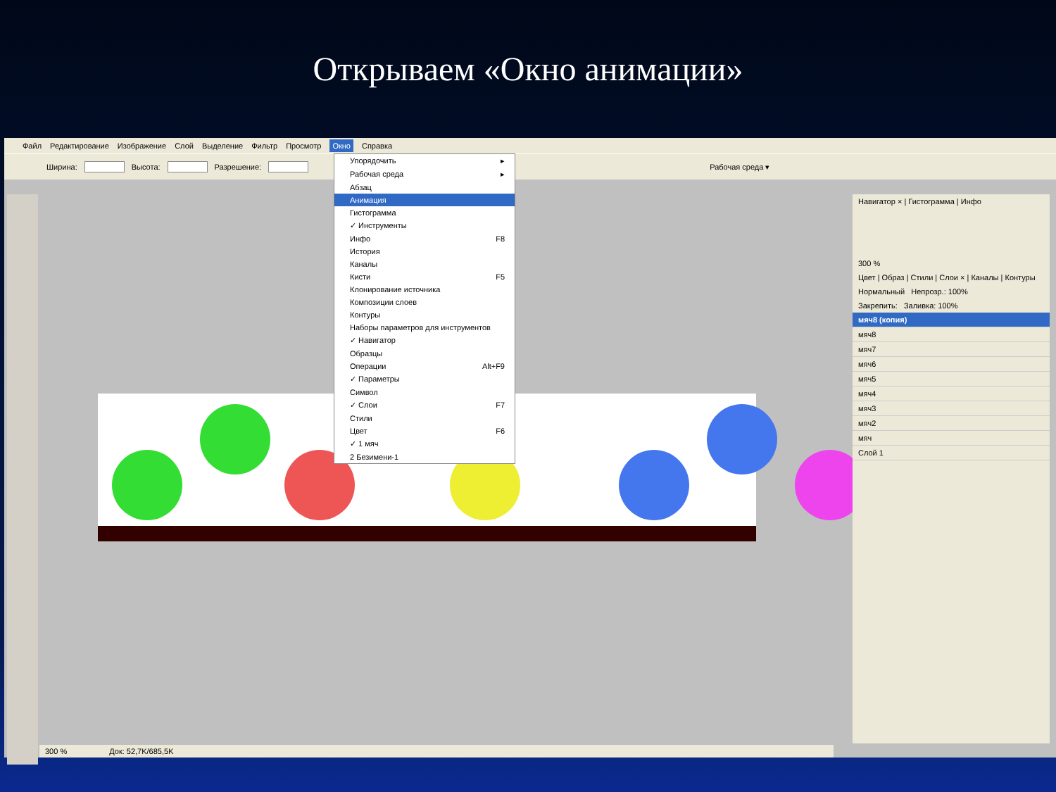Открываем «Окно анимации»
Файл Редактирование Изображение Слой Выделение Фильтр Просмотр Окно Справка
Ширина: Высота: Разрешение: Рабочая среда ▾
Упорядочить ▸
Рабочая среда ▸
Абзац
Анимация
Гистограмма
✓ Инструменты
Инфо F8
История
Каналы
Кисти F5
Клонирование источника
Композиции слоев
Контуры
Наборы параметров для инструментов
✓ Навигатор
Образцы
Операции Alt+F9
✓ Параметры
Символ
✓ Слои F7
Стили
Цвет F6
✓ 1 мяч
2 Безимени-1
Навигатор × | Гистограмма | Инфо
300 %
Цвет | Образ | Стили | Слои × | Каналы | Контуры
Нормальный Непрозр.: 100%
Закрепить: Заливка: 100%
мяч8 (копия)
мяч8
мяч7
мяч6
мяч5
мяч4
мяч3
мяч2
мяч
Слой 1
300 % Док: 52,7K/685,5K